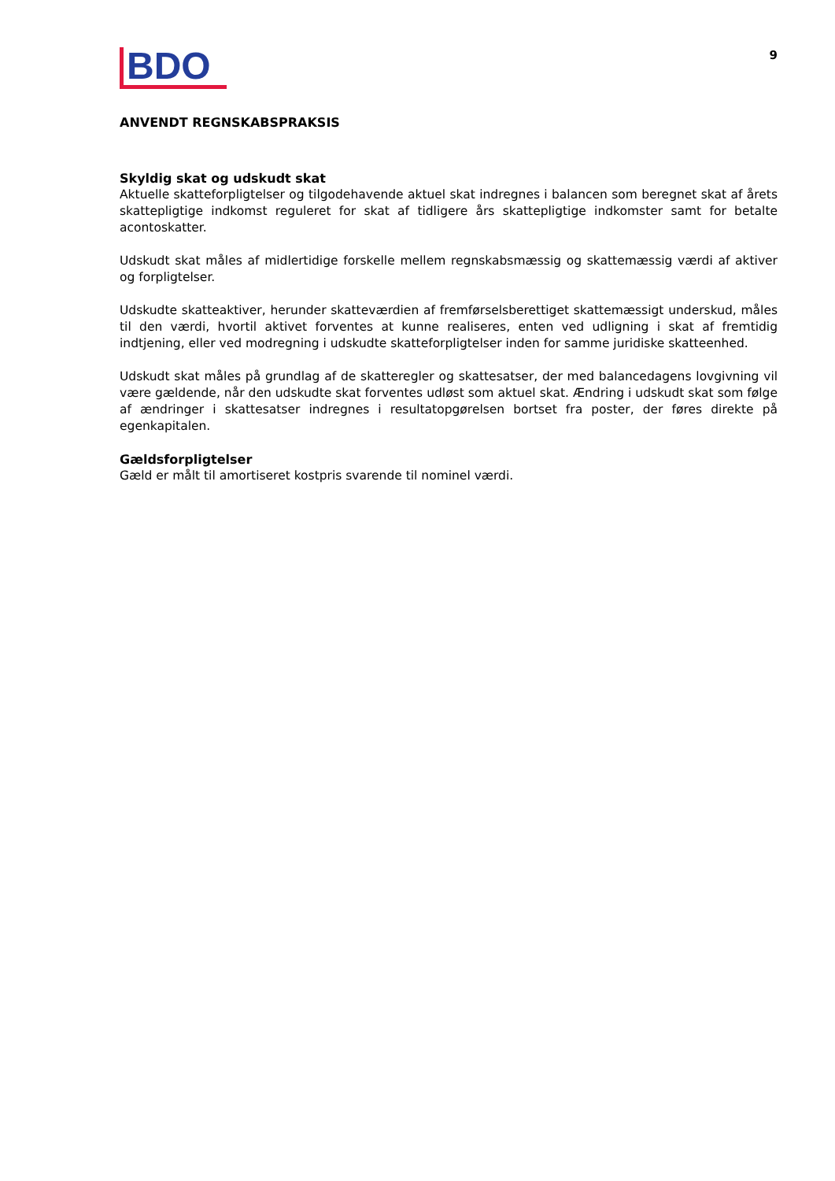BDO
9
ANVENDT REGNSKABSPRAKSIS
Skyldig skat og udskudt skat
Aktuelle skatteforpligtelser og tilgodehavende aktuel skat indregnes i balancen som beregnet skat af årets skattepligtige indkomst reguleret for skat af tidligere års skattepligtige indkomster samt for betalte acontoskatter.
Udskudt skat måles af midlertidige forskelle mellem regnskabsmæssig og skattemæssig værdi af aktiver og forpligtelser.
Udskudte skatteaktiver, herunder skatteværdien af fremførselsberettiget skattemæssigt underskud, måles til den værdi, hvortil aktivet forventes at kunne realiseres, enten ved udligning i skat af fremtidig indtjening, eller ved modregning i udskudte skatteforpligtelser inden for samme juridiske skatteenhed.
Udskudt skat måles på grundlag af de skatteregler og skattesatser, der med balancedagens lovgivning vil være gældende, når den udskudte skat forventes udløst som aktuel skat. Ændring i udskudt skat som følge af ændringer i skattesatser indregnes i resultatopgørelsen bortset fra poster, der føres direkte på egenkapitalen.
Gældsforpligtelser
Gæld er målt til amortiseret kostpris svarende til nominel værdi.